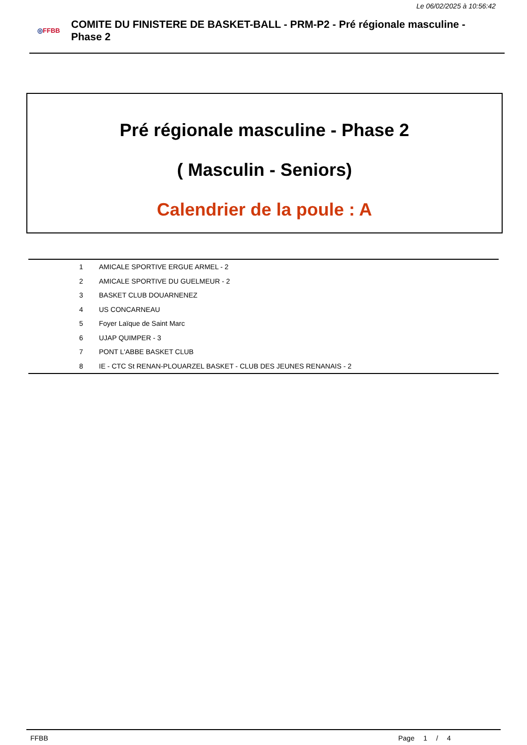Le 06/02/2025 à 10:56:42
◎FFBB
COMITE DU FINISTERE DE BASKET-BALL - PRM-P2 - Pré régionale masculine - Phase 2
Pré régionale masculine - Phase 2
( Masculin - Seniors)
Calendrier de la poule : A
| 1 | AMICALE SPORTIVE ERGUE ARMEL - 2 |
| 2 | AMICALE SPORTIVE DU GUELMEUR - 2 |
| 3 | BASKET CLUB DOUARNENEZ |
| 4 | US CONCARNEAU |
| 5 | Foyer Laïque de Saint Marc |
| 6 | UJAP QUIMPER - 3 |
| 7 | PONT L'ABBE BASKET CLUB |
| 8 | IE - CTC St RENAN-PLOUARZEL BASKET - CLUB DES JEUNES RENANAIS - 2 |
FFBB Page 1 / 4